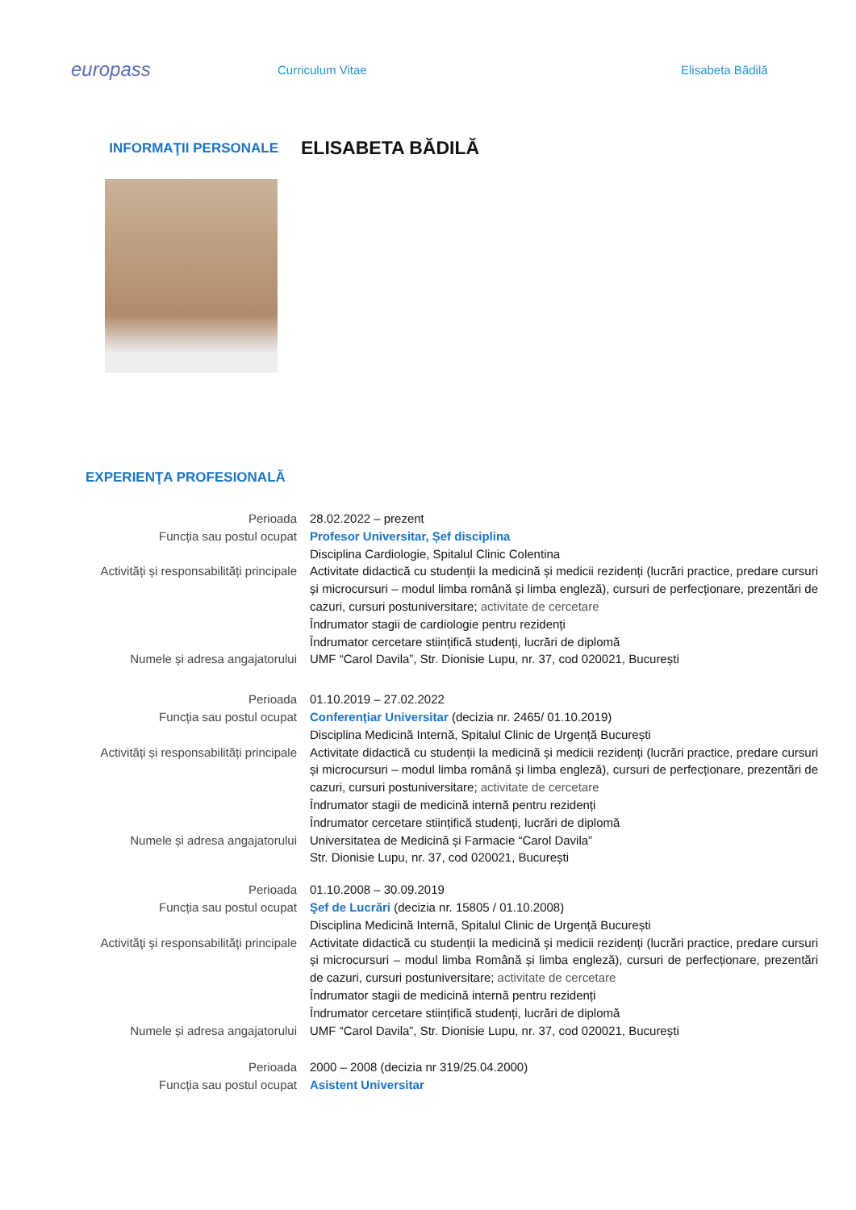europass
Curriculum Vitae Elisabeta Bădilă
INFORMAŢII PERSONALE
ELISABETA BĂDILĂ
EXPERIENŢA PROFESIONALĂ
Perioada 28.02.2022 – prezent
Funcția sau postul ocupat Profesor Universitar, Șef disciplina
Disciplina Cardiologie, Spitalul Clinic Colentina
Activități și responsabilități principale
Activitate didactică cu studenții la medicină și medicii rezidenți (lucrări practice, predare cursuri și microcursuri – modul limba română și limba engleză), cursuri de perfecționare, prezentări de cazuri, cursuri postuniversitare; activitate de cercetare
Îndrumator stagii de cardiologie pentru rezidenți
Îndrumator cercetare stiințifică studenți, lucrări de diplomă
Numele și adresa angajatorului UMF “Carol Davila”, Str. Dionisie Lupu, nr. 37, cod 020021, București
Perioada 01.10.2019 – 27.02.2022
Funcția sau postul ocupat Conferențiar Universitar (decizia nr. 2465/ 01.10.2019)
Disciplina Medicină Internă, Spitalul Clinic de Urgență București
Activități și responsabilități principale
Activitate didactică cu studenții la medicină și medicii rezidenți (lucrări practice, predare cursuri și microcursuri – modul limba română și limba engleză), cursuri de perfecționare, prezentări de cazuri, cursuri postuniversitare; activitate de cercetare
Îndrumator stagii de medicină internă pentru rezidenți
Îndrumator cercetare stiințifică studenți, lucrări de diplomă
Numele și adresa angajatorului Universitatea de Medicină și Farmacie “Carol Davila”
Str. Dionisie Lupu, nr. 37, cod 020021, București
Perioada 01.10.2008 – 30.09.2019
Funcția sau postul ocupat Şef de Lucrări (decizia nr. 15805 / 01.10.2008)
Disciplina Medicină Internă, Spitalul Clinic de Urgență București
Activităţi şi responsabilităţi principale
Activitate didactică cu studenții la medicină și medicii rezidenți (lucrări practice, predare cursuri și microcursuri – modul limba Română și limba engleză), cursuri de perfecționare, prezentări de cazuri, cursuri postuniversitare; activitate de cercetare
Îndrumator stagii de medicină internă pentru rezidenți
Îndrumator cercetare stiințifică studenți, lucrări de diplomă
Numele și adresa angajatorului UMF “Carol Davila”, Str. Dionisie Lupu, nr. 37, cod 020021, București
Perioada 2000 – 2008 (decizia nr 319/25.04.2000)
Funcția sau postul ocupat Asistent Universitar